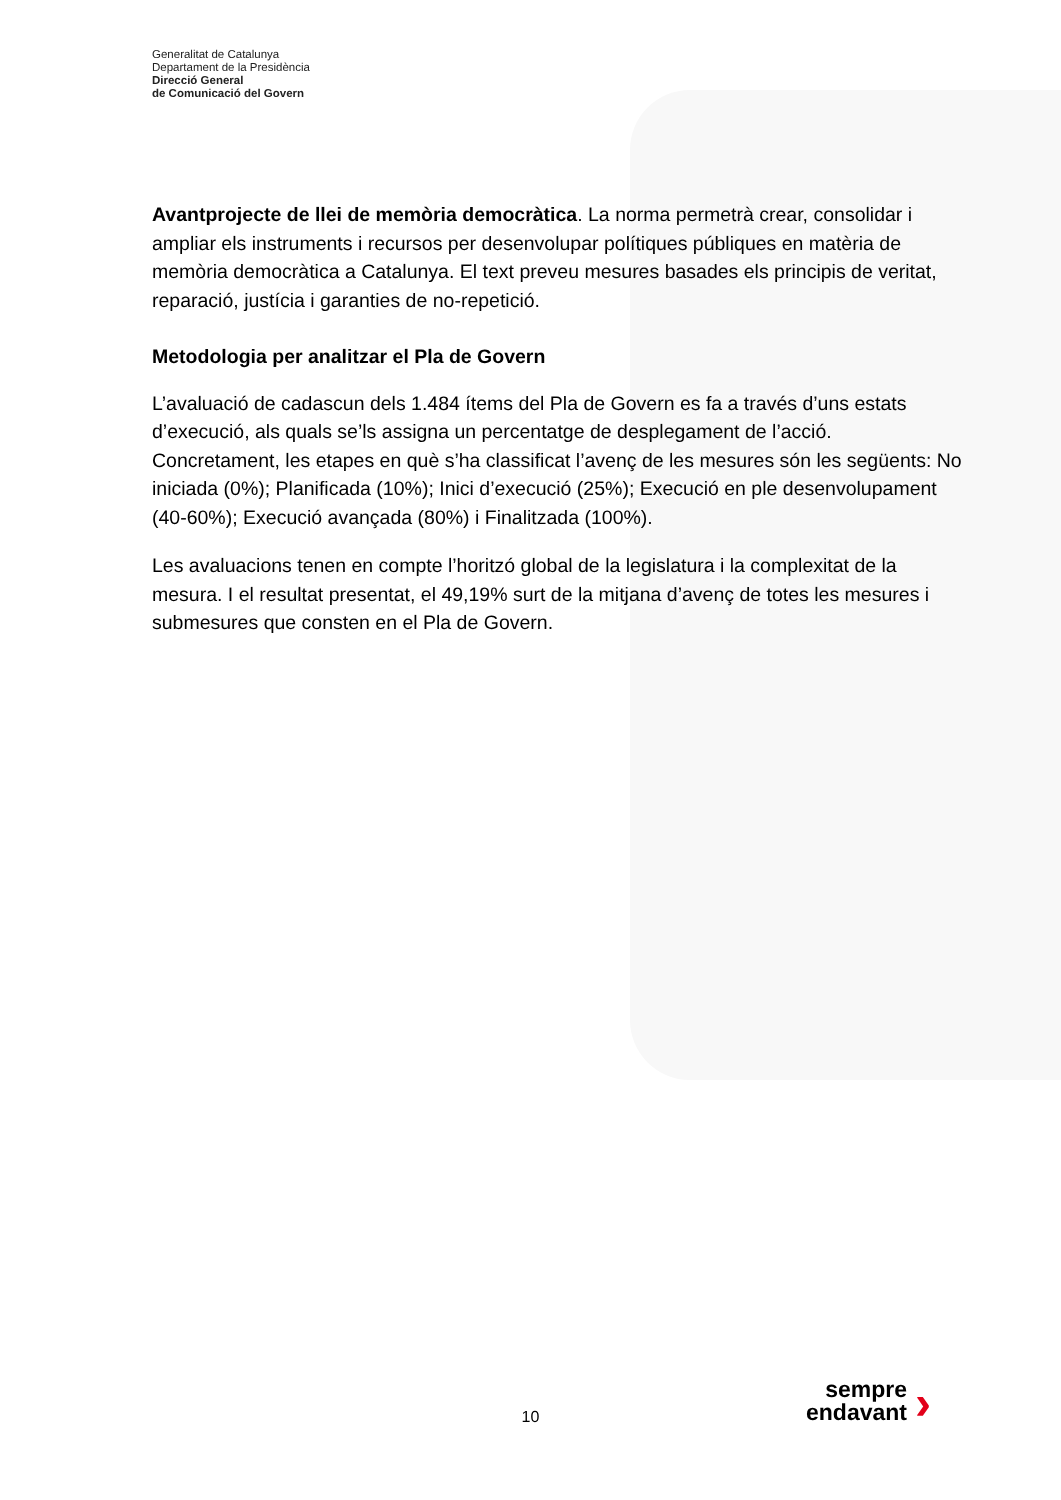Generalitat de Catalunya
Departament de la Presidència
Direcció General
de Comunicació del Govern
Avantprojecte de llei de memòria democràtica. La norma permetrà crear, consolidar i ampliar els instruments i recursos per desenvolupar polítiques públiques en matèria de memòria democràtica a Catalunya. El text preveu mesures basades els principis de veritat, reparació, justícia i garanties de no-repetició.
Metodologia per analitzar el Pla de Govern
L’avaluació de cadascun dels 1.484 ítems del Pla de Govern es fa a través d’uns estats d’execució, als quals se’ls assigna un percentatge de desplegament de l’acció. Concretament, les etapes en què s’ha classificat l’avenç de les mesures són les següents: No iniciada (0%); Planificada (10%); Inici d’execució (25%); Execució en ple desenvolupament (40-60%); Execució avançada (80%) i Finalitzada (100%).
Les avaluacions tenen en compte l’horitzó global de la legislatura i la complexitat de la mesura. I el resultat presentat, el 49,19% surt de la mitjana d’avenç de totes les mesures i submesures que consten en el Pla de Govern.
10
sempre
endavant
›